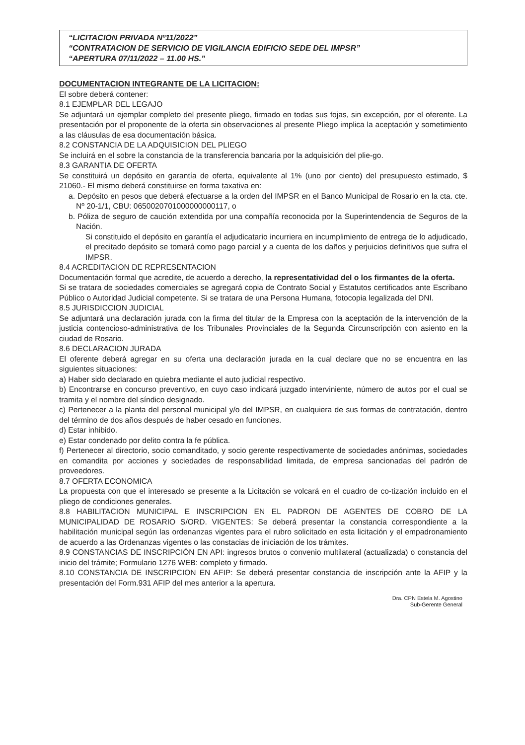“LICITACION PRIVADA Nº11/2022”
“CONTRATACION DE SERVICIO DE VIGILANCIA EDIFICIO SEDE DEL IMPSR”
“APERTURA 07/11/2022 – 11.00 HS.”
DOCUMENTACION INTEGRANTE DE LA LICITACION:
El sobre deberá contener:
8.1 EJEMPLAR DEL LEGAJO
Se adjuntará un ejemplar completo del presente pliego, firmado en todas sus fojas, sin excepción, por el oferente. La presentación por el proponente de la oferta sin observaciones al presente Pliego implica la aceptación y sometimiento a las cláusulas de esa documentación básica.
8.2 CONSTANCIA DE LA ADQUISICION DEL PLIEGO
Se incluirá en el sobre la constancia de la transferencia bancaria por la adquisición del plie-go.
8.3 GARANTIA DE OFERTA
Se constituirá un depósito en garantía de oferta, equivalente al 1% (uno por ciento) del presupuesto estimado, $ 21060.- El mismo deberá constituirse en forma taxativa en:
a. Depósito en pesos que deberá efectuarse a la orden del IMPSR en el Banco Municipal de Rosario en la cta. cte. Nº 20-1/1, CBU: 0650020701000000000117, o
b. Póliza de seguro de caución extendida por una compañía reconocida por la Superintendencia de Seguros de la Nación.
Si constituido el depósito en garantía el adjudicatario incurriera en incumplimiento de entrega de lo adjudicado, el precitado depósito se tomará como pago parcial y a cuenta de los daños y perjuicios definitivos que sufra el IMPSR.
8.4 ACREDITACION DE REPRESENTACION
Documentación formal que acredite, de acuerdo a derecho, la representatividad del o los firmantes de la oferta.
Si se tratara de sociedades comerciales se agregará copia de Contrato Social y Estatutos certificados ante Escribano Público o Autoridad Judicial competente. Si se tratara de una Persona Humana, fotocopia legalizada del DNI.
8.5 JURISDICCION JUDICIAL
Se adjuntará una declaración jurada con la firma del titular de la Empresa con la aceptación de la intervención de la justicia contencioso-administrativa de los Tribunales Provinciales de la Segunda Circunscripción con asiento en la ciudad de Rosario.
8.6 DECLARACION JURADA
El oferente deberá agregar en su oferta una declaración jurada en la cual declare que no se encuentra en las siguientes situaciones:
a) Haber sido declarado en quiebra mediante el auto judicial respectivo.
b) Encontrarse en concurso preventivo, en cuyo caso indicará juzgado interviniente, número de autos por el cual se tramita y el nombre del síndico designado.
c) Pertenecer a la planta del personal municipal y/o del IMPSR, en cualquiera de sus formas de contratación, dentro del término de dos años después de haber cesado en funciones.
d) Estar inhibido.
e) Estar condenado por delito contra la fe pública.
f) Pertenecer al directorio, socio comanditado, y socio gerente respectivamente de sociedades anónimas, sociedades en comandita por acciones y sociedades de responsabilidad limitada, de empresa sancionadas del padrón de proveedores.
8.7 OFERTA ECONOMICA
La propuesta con que el interesado se presente a la Licitación se volcará en el cuadro de co-tización incluido en el pliego de condiciones generales.
8.8 HABILITACION MUNICIPAL E INSCRIPCION EN EL PADRON DE AGENTES DE COBRO DE LA MUNICIPALIDAD DE ROSARIO S/ORD. VIGENTES: Se deberá presentar la constancia correspondiente a la habilitación municipal según las ordenanzas vigentes para el rubro solicitado en esta licitación y el empadronamiento de acuerdo a las Ordenanzas vigentes o las constacias de iniciación de los trámites.
8.9 CONSTANCIAS DE INSCRIPCIÓN EN API: ingresos brutos o convenio multilateral (actualizada) o constancia del inicio del trámite; Formulario 1276 WEB: completo y firmado.
8.10 CONSTANCIA DE INSCRIPCION EN AFIP: Se deberá presentar constancia de inscripción ante la AFIP y la presentación del Form.931 AFIP del mes anterior a la apertura.
Dra. CPN Estela M. Agostino
Sub-Gerente General